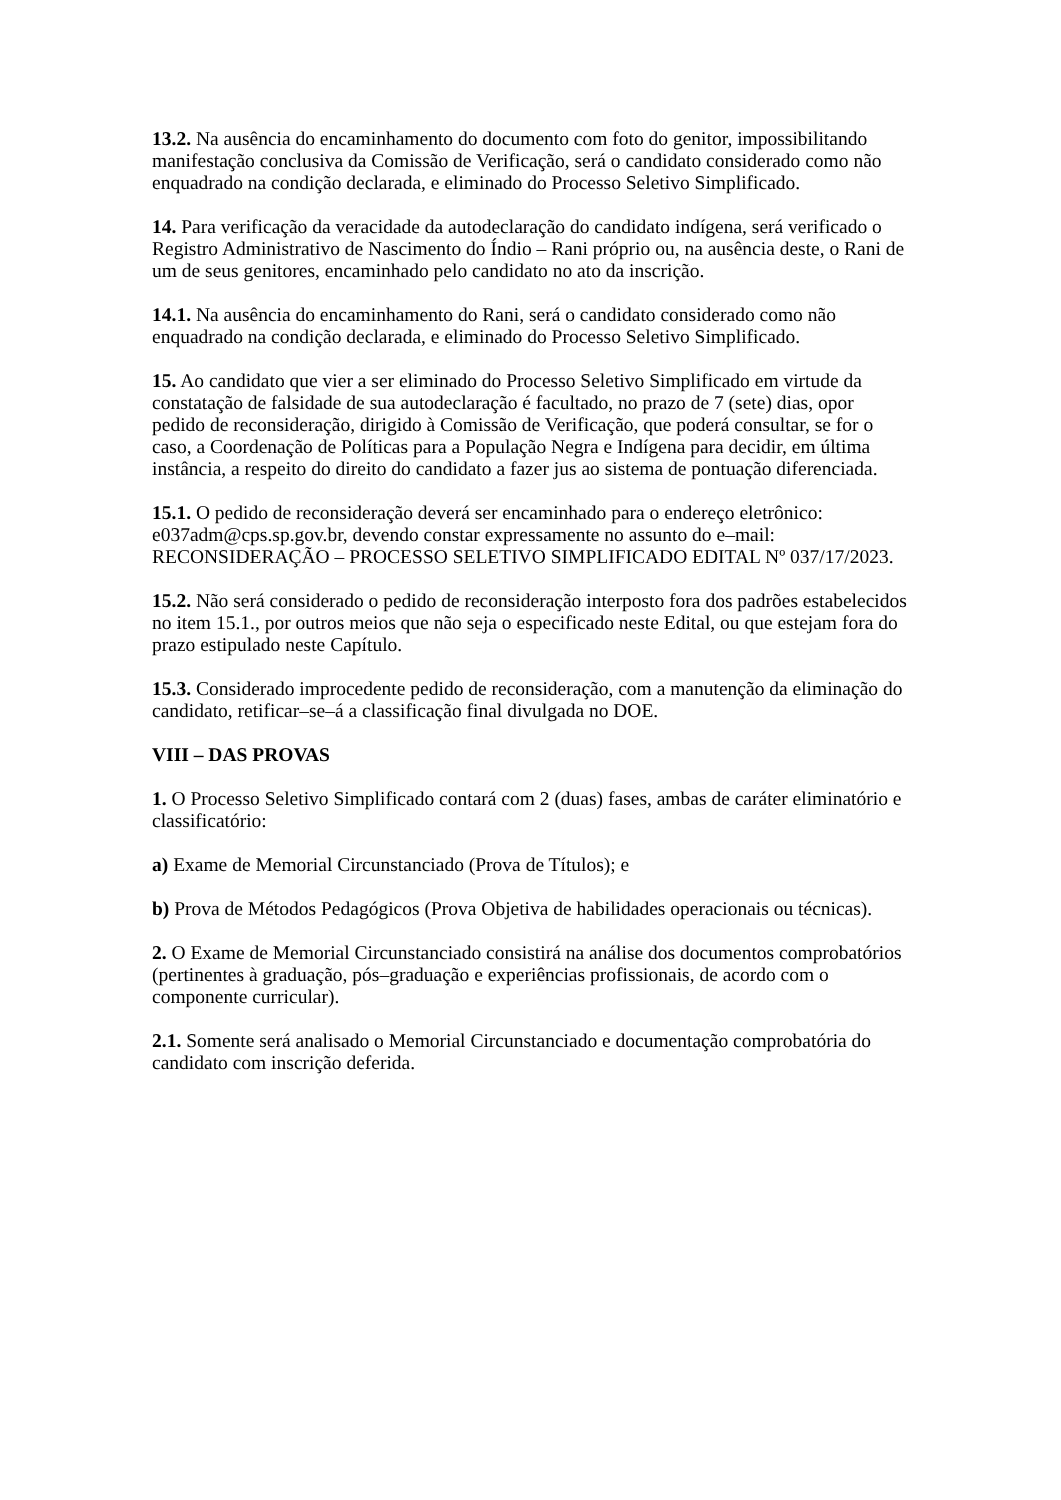13.2. Na ausência do encaminhamento do documento com foto do genitor, impossibilitando manifestação conclusiva da Comissão de Verificação, será o candidato considerado como não enquadrado na condição declarada, e eliminado do Processo Seletivo Simplificado.
14. Para verificação da veracidade da autodeclaração do candidato indígena, será verificado o Registro Administrativo de Nascimento do Índio – Rani próprio ou, na ausência deste, o Rani de um de seus genitores, encaminhado pelo candidato no ato da inscrição.
14.1. Na ausência do encaminhamento do Rani, será o candidato considerado como não enquadrado na condição declarada, e eliminado do Processo Seletivo Simplificado.
15. Ao candidato que vier a ser eliminado do Processo Seletivo Simplificado em virtude da constatação de falsidade de sua autodeclaração é facultado, no prazo de 7 (sete) dias, opor pedido de reconsideração, dirigido à Comissão de Verificação, que poderá consultar, se for o caso, a Coordenação de Políticas para a População Negra e Indígena para decidir, em última instância, a respeito do direito do candidato a fazer jus ao sistema de pontuação diferenciada.
15.1. O pedido de reconsideração deverá ser encaminhado para o endereço eletrônico: e037adm@cps.sp.gov.br, devendo constar expressamente no assunto do e–mail: RECONSIDERAÇÃO – PROCESSO SELETIVO SIMPLIFICADO EDITAL Nº 037/17/2023.
15.2. Não será considerado o pedido de reconsideração interposto fora dos padrões estabelecidos no item 15.1., por outros meios que não seja o especificado neste Edital, ou que estejam fora do prazo estipulado neste Capítulo.
15.3. Considerado improcedente pedido de reconsideração, com a manutenção da eliminação do candidato, retificar–se–á a classificação final divulgada no DOE.
VIII – DAS PROVAS
1. O Processo Seletivo Simplificado contará com 2 (duas) fases, ambas de caráter eliminatório e classificatório:
a) Exame de Memorial Circunstanciado (Prova de Títulos); e
b) Prova de Métodos Pedagógicos (Prova Objetiva de habilidades operacionais ou técnicas).
2. O Exame de Memorial Circunstanciado consistirá na análise dos documentos comprobatórios (pertinentes à graduação, pós–graduação e experiências profissionais, de acordo com o componente curricular).
2.1. Somente será analisado o Memorial Circunstanciado e documentação comprobatória do candidato com inscrição deferida.